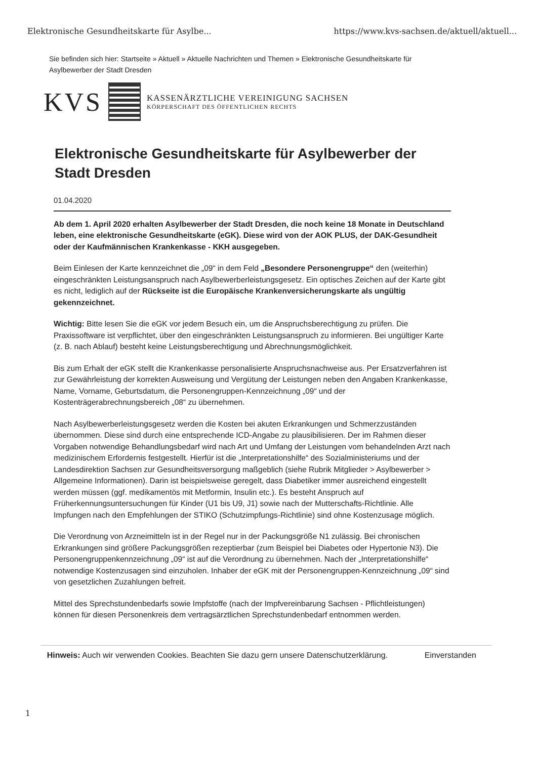Elektronische Gesundheitskarte für Asylbe... https://www.kvs-sachsen.de/aktuell/aktuell...
Sie befinden sich hier: Startseite » Aktuell » Aktuelle Nachrichten und Themen » Elektronische Gesundheitskarte für Asylbewerber der Stadt Dresden
KVS
KASSENÄRZTLICHE VEREINIGUNG SACHSEN
KÖRPERSCHAFT DES ÖFFENTLICHEN RECHTS
Elektronische Gesundheitskarte für Asylbewerber der Stadt Dresden
01.04.2020
Ab dem 1. April 2020 erhalten Asylbewerber der Stadt Dresden, die noch keine 18 Monate in Deutschland leben, eine elektronische Gesundheitskarte (eGK). Diese wird von der AOK PLUS, der DAK-Gesundheit oder der Kaufmännischen Krankenkasse - KKH ausgegeben.
Beim Einlesen der Karte kennzeichnet die „09“ in dem Feld „Besondere Personengruppe“ den (weiterhin) eingeschränkten Leistungsanspruch nach Asylbewerberleistungsgesetz. Ein optisches Zeichen auf der Karte gibt es nicht, lediglich auf der Rückseite ist die Europäische Krankenversicherungskarte als ungültig gekennzeichnet.
Wichtig: Bitte lesen Sie die eGK vor jedem Besuch ein, um die Anspruchsberechtigung zu prüfen. Die Praxissoftware ist verpflichtet, über den eingeschränkten Leistungsanspruch zu informieren. Bei ungültiger Karte (z. B. nach Ablauf) besteht keine Leistungsberechtigung und Abrechnungsmöglichkeit.
Bis zum Erhalt der eGK stellt die Krankenkasse personalisierte Anspruchsnachweise aus. Per Ersatzverfahren ist zur Gewährleistung der korrekten Ausweisung und Vergütung der Leistungen neben den Angaben Krankenkasse, Name, Vorname, Geburtsdatum, die Personengruppen-Kennzeichnung „09“ und der Kostenträgerabrechnungsbereich „08“ zu übernehmen.
Nach Asylbewerberleistungsgesetz werden die Kosten bei akuten Erkrankungen und Schmerzzuständen übernommen. Diese sind durch eine entsprechende ICD-Angabe zu plausibilisieren. Der im Rahmen dieser Vorgaben notwendige Behandlungsbedarf wird nach Art und Umfang der Leistungen vom behandelnden Arzt nach medizinischem Erfordernis festgestellt. Hierfür ist die „Interpretationshilfe“ des Sozialministeriums und der Landesdirektion Sachsen zur Gesundheitsversorgung maßgeblich (siehe Rubrik Mitglieder > Asylbewerber > Allgemeine Informationen). Darin ist beispielsweise geregelt, dass Diabetiker immer ausreichend eingestellt werden müssen (ggf. medikamentös mit Metformin, Insulin etc.). Es besteht Anspruch auf Früherkennungsuntersuchungen für Kinder (U1 bis U9, J1) sowie nach der Mutterschafts-Richtlinie. Alle Impfungen nach den Empfehlungen der STIKO (Schutzimpfungs-Richtlinie) sind ohne Kostenzusage möglich.
Die Verordnung von Arzneimitteln ist in der Regel nur in der Packungsgröße N1 zulässig. Bei chronischen Erkrankungen sind größere Packungsgrößen rezeptierbar (zum Beispiel bei Diabetes oder Hypertonie N3). Die Personengruppenkennzeichnung „09“ ist auf die Verordnung zu übernehmen. Nach der „Interpretationshilfe“ notwendige Kostenzusagen sind einzuholen. Inhaber der eGK mit der Personengruppen-Kennzeichnung „09“ sind von gesetzlichen Zuzahlungen befreit.
Mittel des Sprechstundenbedarfs sowie Impfstoffe (nach der Impfvereinbarung Sachsen - Pflichtleistungen) können für diesen Personenkreis dem vertragsärztlichen Sprechstundenbedarf entnommen werden.
Hinweis: Auch wir verwenden Cookies. Beachten Sie dazu gern unsere Datenschutzerklärung.
Einverstanden
1